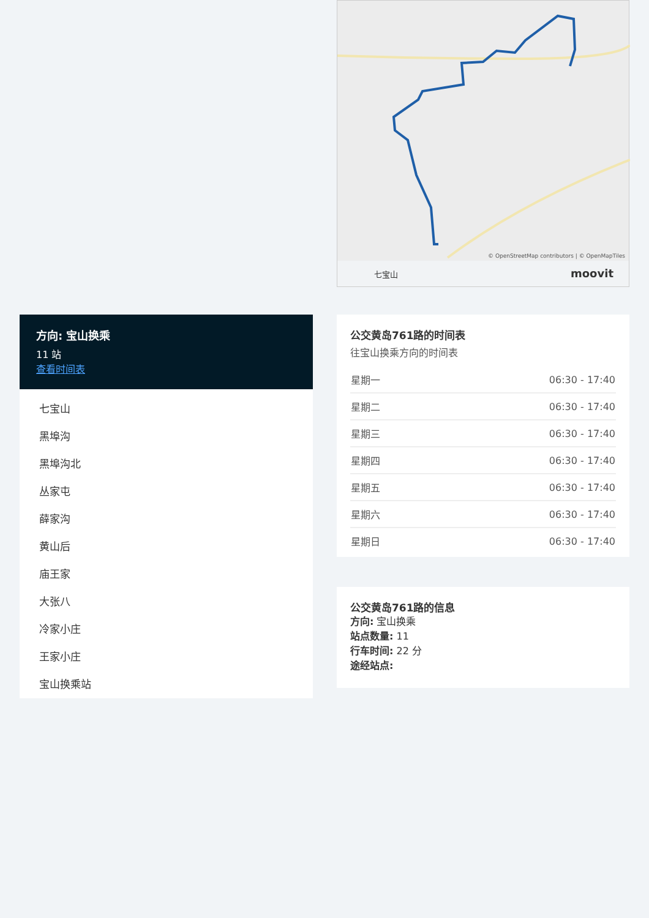七宝山 moovit
© OpenStreetMap contributors | © OpenMapTiles
方向: 宝山换乘
11 站
查看时间表
七宝山
黑埠沟
黑埠沟北
丛家屯
薛家沟
黄山后
庙王家
大张八
冷家小庄
王家小庄
宝山换乘站
公交黄岛761路的时间表
往宝山换乘方向的时间表
| 星期一 | 06:30 - 17:40 |
| 星期二 | 06:30 - 17:40 |
| 星期三 | 06:30 - 17:40 |
| 星期四 | 06:30 - 17:40 |
| 星期五 | 06:30 - 17:40 |
| 星期六 | 06:30 - 17:40 |
| 星期日 | 06:30 - 17:40 |
公交黄岛761路的信息
方向: 宝山换乘
站点数量: 11
行车时间: 22 分
途经站点: